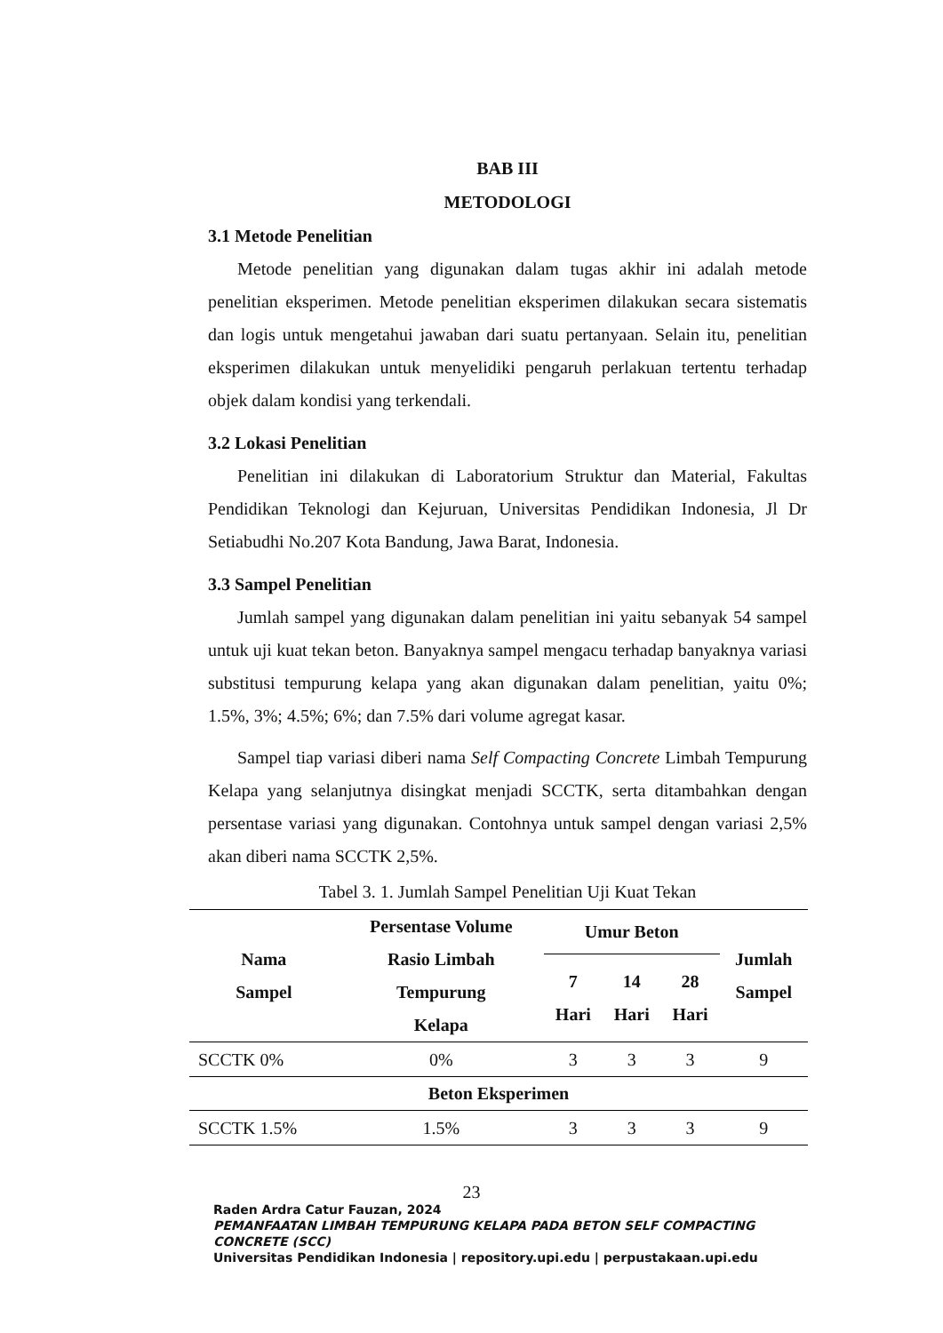BAB III
METODOLOGI
3.1 Metode Penelitian
Metode penelitian yang digunakan dalam tugas akhir ini adalah metode penelitian eksperimen. Metode penelitian eksperimen dilakukan secara sistematis dan logis untuk mengetahui jawaban dari suatu pertanyaan. Selain itu, penelitian eksperimen dilakukan untuk menyelidiki pengaruh perlakuan tertentu terhadap objek dalam kondisi yang terkendali.
3.2 Lokasi Penelitian
Penelitian ini dilakukan di Laboratorium Struktur dan Material, Fakultas Pendidikan Teknologi dan Kejuruan, Universitas Pendidikan Indonesia, Jl Dr Setiabudhi No.207 Kota Bandung, Jawa Barat, Indonesia.
3.3 Sampel Penelitian
Jumlah sampel yang digunakan dalam penelitian ini yaitu sebanyak 54 sampel untuk uji kuat tekan beton. Banyaknya sampel mengacu terhadap banyaknya variasi substitusi tempurung kelapa yang akan digunakan dalam penelitian, yaitu 0%; 1.5%, 3%; 4.5%; 6%; dan 7.5% dari volume agregat kasar.
Sampel tiap variasi diberi nama Self Compacting Concrete Limbah Tempurung Kelapa yang selanjutnya disingkat menjadi SCCTK, serta ditambahkan dengan persentase variasi yang digunakan. Contohnya untuk sampel dengan variasi 2,5% akan diberi nama SCCTK 2,5%.
Tabel 3. 1. Jumlah Sampel Penelitian Uji Kuat Tekan
| Nama Sampel | Persentase Volume Rasio Limbah Tempurung Kelapa | Umur Beton | | | Jumlah Sampel |
| --- | --- | --- | --- | --- | --- |
| | | 7 Hari | 14 Hari | 28 Hari | |
| SCCTK 0% | 0% | 3 | 3 | 3 | 9 |
| Beton Eksperimen | | | | | |
| SCCTK 1.5% | 1.5% | 3 | 3 | 3 | 9 |
23
Raden Ardra Catur Fauzan, 2024
PEMANFAATAN LIMBAH TEMPURUNG KELAPA PADA BETON SELF COMPACTING CONCRETE (SCC)
Universitas Pendidikan Indonesia | repository.upi.edu | perpustakaan.upi.edu